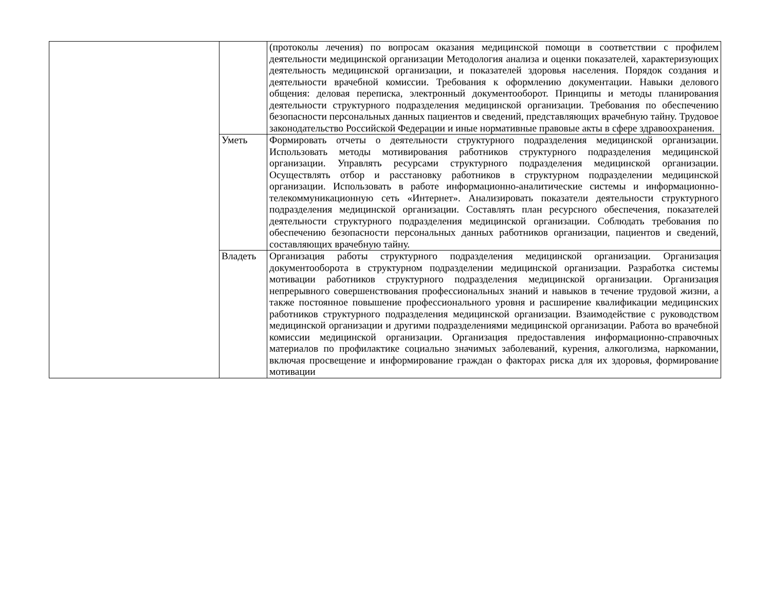| | | (протоколы лечения) по вопросам оказания медицинской помощи в соответствии с профилем деятельности медицинской организации Методология анализа и оценки показателей, характеризующих деятельность медицинской организации, и показателей здоровья населения. Порядок создания и деятельности врачебной комиссии. Требования к оформлению документации. Навыки делового общения: деловая переписка, электронный документооборот. Принципы и методы планирования деятельности структурного подразделения медицинской организации. Требования по обеспечению безопасности персональных данных пациентов и сведений, представляющих врачебную тайну. Трудовое законодательство Российской Федерации и иные нормативные правовые акты в сфере здравоохранения. |
| | Уметь | Формировать отчеты о деятельности структурного подразделения медицинской организации. Использовать методы мотивирования работников структурного подразделения медицинской организации. Управлять ресурсами структурного подразделения медицинской организации. Осуществлять отбор и расстановку работников в структурном подразделении медицинской организации. Использовать в работе информационно-аналитические системы и информационно-телекоммуникационную сеть «Интернет». Анализировать показатели деятельности структурного подразделения медицинской организации. Составлять план ресурсного обеспечения, показателей деятельности структурного подразделения медицинской организации. Соблюдать требования по обеспечению безопасности персональных данных работников организации, пациентов и сведений, составляющих врачебную тайну. |
| | Владеть | Организация работы структурного подразделения медицинской организации. Организация документооборота в структурном подразделении медицинской организации. Разработка системы мотивации работников структурного подразделения медицинской организации. Организация непрерывного совершенствования профессиональных знаний и навыков в течение трудовой жизни, а также постоянное повышение профессионального уровня и расширение квалификации медицинских работников структурного подразделения медицинской организации. Взаимодействие с руководством медицинской организации и другими подразделениями медицинской организации. Работа во врачебной комиссии медицинской организации. Организация предоставления информационно-справочных материалов по профилактике социально значимых заболеваний, курения, алкоголизма, наркомании, включая просвещение и информирование граждан о факторах риска для их здоровья, формирование мотивации |